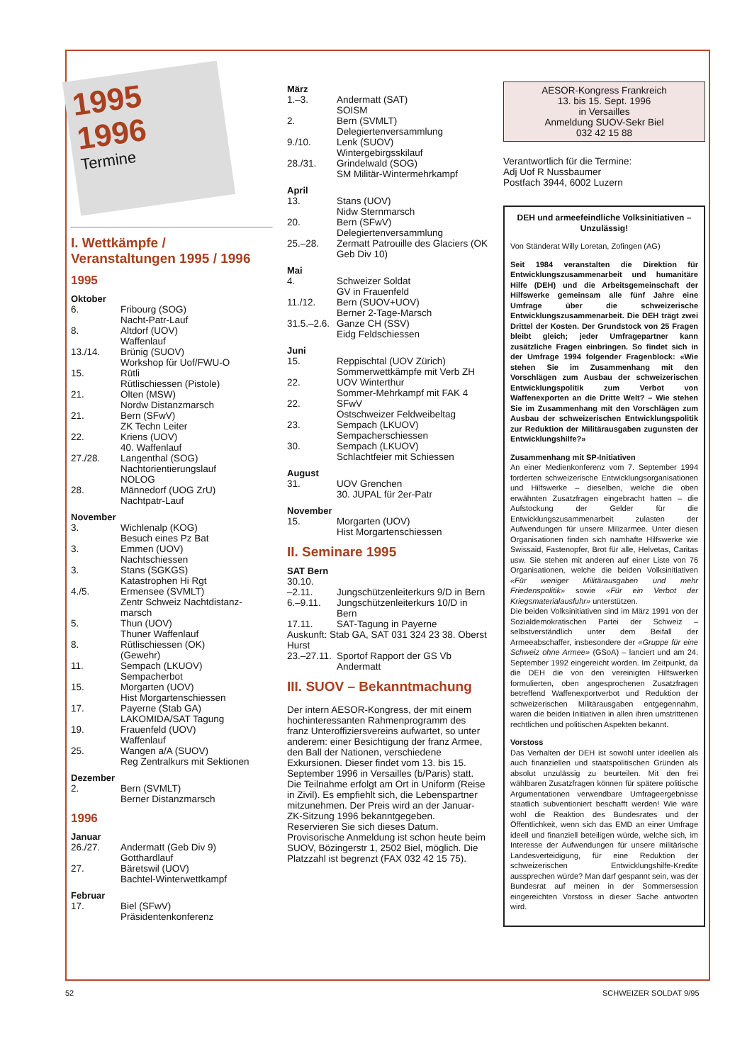1995
1996
Termine
I. Wettkämpfe / Veranstaltungen 1995 / 1996
1995
Oktober
| 6. | Fribourg (SOG) Nacht-Patr-Lauf |
| 8. | Altdorf (UOV) Waffenlauf |
| 13./14. | Brünig (SUOV) Workshop für Uof/FWU-O |
| 15. | Rütli Rütlischiessen (Pistole) |
| 21. | Olten (MSW) Nordw Distanzmarsch |
| 21. | Bern (SFwV) ZK Techn Leiter |
| 22. | Kriens (UOV) 40. Waffenlauf |
| 27./28. | Langenthal (SOG) Nachtorientierungslauf NOLOG |
| 28. | Männedorf (UOG ZrU) Nachtpatr-Lauf |
November
| 3. | Wichlenalp (KOG) Besuch eines Pz Bat |
| 3. | Emmen (UOV) Nachtschiessen |
| 3. | Stans (SGKGS) Katastrophen Hi Rgt |
| 4./5. | Ermensee (SVMLT) Zentr Schweiz Nachtdistanz-marsch |
| 5. | Thun (UOV) Thuner Waffenlauf |
| 8. | Rütlischiessen (OK) (Gewehr) |
| 11. | Sempach (LKUOV) Sempacherbot |
| 15. | Morgarten (UOV) Hist Morgartenschiessen |
| 17. | Payerne (Stab GA) LAKOMIDA/SAT Tagung |
| 19. | Frauenfeld (UOV) Waffenlauf |
| 25. | Wangen a/A (SUOV) Reg Zentralkurs mit Sektionen |
Dezember
| 2. | Bern (SVMLT) Berner Distanzmarsch |
1996
Januar
| 26./27. | Andermatt (Geb Div 9) Gotthardlauf |
| 27. | Bäretswil (UOV) Bachtel-Winterwettkampf |
Februar
| 17. | Biel (SFwV) Präsidentenkonferenz |
März
| 1.–3. | Andermatt (SAT) SOISM |
| 2. | Bern (SVMLT) Delegiertenversammlung |
| 9./10. | Lenk (SUOV) Wintergebirgsskilauf |
| 28./31. | Grindelwald (SOG) SM Militär-Wintermehrkampf |
April
| 13. | Stans (UOV) Nidw Sternmarsch |
| 20. | Bern (SFwV) Delegiertenversammlung |
| 25.–28. | Zermatt Patrouille des Glaciers (OK Geb Div 10) |
Mai
| 4. | Schweizer Soldat GV in Frauenfeld |
| 11./12. | Bern (SUOV+UOV) Berner 2-Tage-Marsch |
| 31.5.–2.6. | Ganze CH (SSV) Eidg Feldschiessen |
Juni
| 15. | Reppischtal (UOV Zürich) Sommerwettkämpfe mit Verb ZH |
| 22. | UOV Winterthur Sommer-Mehrkampf mit FAK 4 |
| 22. | SFwV Ostschweizer Feldweibeltag |
| 23. | Sempach (LKUOV) Sempacherschiessen |
| 30. | Sempach (LKUOV) Schlachtfeier mit Schiessen |
August
| 31. | UOV Grenchen 30. JUPAL für 2er-Patr |
November
| 15. | Morgarten (UOV) Hist Morgartenschiessen |
II. Seminare 1995
SAT Bern
| 30.10. –2.11. | Jungschützenleiterkurs 9/D in Bern |
| 6.–9.11. | Jungschützenleiterkurs 10/D in Bern |
| 17.11. | SAT-Tagung in Payerne |
Auskunft: Stab GA, SAT 031 324 23 38. Oberst Hurst
| 23.–27.11. | Sportof Rapport der GS Vb Andermatt |
III. SUOV – Bekanntmachung
Der intern AESOR-Kongress, der mit einem hochinteressanten Rahmenprogramm des franz Unteroffiziersvereins aufwartet, so unter anderem: einer Besichtigung der franz Armee, den Ball der Nationen, verschiedene Exkursionen. Dieser findet vom 13. bis 15. September 1996 in Versailles (b/Paris) statt. Die Teilnahme erfolgt am Ort in Uniform (Reise in Zivil). Es empfiehlt sich, die Lebenspartner mitzunehmen. Der Preis wird an der Januar-ZK-Sitzung 1996 bekanntgegeben.
Reservieren Sie sich dieses Datum. Provisorische Anmeldung ist schon heute beim SUOV, Bözingerstr 1, 2502 Biel, möglich. Die Platzzahl ist begrenzt (FAX 032 42 15 75).
AESOR-Kongress Frankreich
13. bis 15. Sept. 1996
in Versailles
Anmeldung SUOV-Sekr Biel
032 42 15 88
Verantwortlich für die Termine:
Adj Uof R Nussbaumer
Postfach 3944, 6002 Luzern
DEH und armeefeindliche Volksinitiativen – Unzulässig!
Von Ständerat Willy Loretan, Zofingen (AG)
Seit 1984 veranstalten die Direktion für Entwicklungszusammenarbeit und humanitäre Hilfe (DEH) und die Arbeitsgemeinschaft der Hilfswerke gemeinsam alle fünf Jahre eine Umfrage über die schweizerische Entwicklungszusammenarbeit. Die DEH trägt zwei Drittel der Kosten. Der Grundstock von 25 Fragen bleibt gleich; jeder Umfragepartner kann zusätzliche Fragen einbringen. So findet sich in der Umfrage 1994 folgender Fragenblock: «Wie stehen Sie im Zusammenhang mit den Vorschlägen zum Ausbau der schweizerischen Entwicklungspolitik zum Verbot von Waffenexporten an die Dritte Welt? – Wie stehen Sie im Zusammenhang mit den Vorschlägen zum Ausbau der schweizerischen Entwicklungspolitik zur Reduktion der Militärausgaben zugunsten der Entwicklungshilfe?»
Zusammenhang mit SP-Initiativen
An einer Medienkonferenz vom 7. September 1994 forderten schweizerische Entwicklungsorganisationen und Hilfswerke – dieselben, welche die oben erwähnten Zusatzfragen eingebracht hatten – die Aufstockung der Gelder für die Entwicklungszusammenarbeit zulasten der Aufwendungen für unsere Milizarmee. Unter diesen Organisationen finden sich namhafte Hilfswerke wie Swissaid, Fastenopfer, Brot für alle, Helvetas, Caritas usw. Sie stehen mit anderen auf einer Liste von 76 Organisationen, welche die beiden Volksinitiativen «Für weniger Militärausgaben und mehr Friedenspolitik» sowie «Für ein Verbot der Kriegsmaterialausfuhr» unterstützen.
Die beiden Volksinitiativen sind im März 1991 von der Sozialdemokratischen Partei der Schweiz – selbstverständlich unter dem Beifall der Armeeabschaffer, insbesondere der «Gruppe für eine Schweiz ohne Armee» (GSoA) – lanciert und am 24. September 1992 eingereicht worden. Im Zeitpunkt, da die DEH die von den vereinigten Hilfswerken formulierten, oben angesprochenen Zusatzfragen betreffend Waffenexportverbot und Reduktion der schweizerischen Militärausgaben entgegennahm, waren die beiden Initiativen in allen ihren umstrittenen rechtlichen und politischen Aspekten bekannt.
Vorstoss
Das Verhalten der DEH ist sowohl unter ideellen als auch finanziellen und staatspolitischen Gründen als absolut unzulässig zu beurteilen. Mit den frei wählbaren Zusatzfragen können für spätere politische Argumentationen verwendbare Umfrageergebnisse staatlich subventioniert beschafft werden! Wie wäre wohl die Reaktion des Bundesrates und der Öffentlichkeit, wenn sich das EMD an einer Umfrage ideell und finanziell beteiligen würde, welche sich, im Interesse der Aufwendungen für unsere militärische Landesverteidigung, für eine Reduktion der schweizerischen Entwicklungshilfe-Kredite aussprechen würde? Man darf gespannt sein, was der Bundesrat auf meinen in der Sommersession eingereichten Vorstoss in dieser Sache antworten wird.
52 SCHWEIZER SOLDAT 9/95